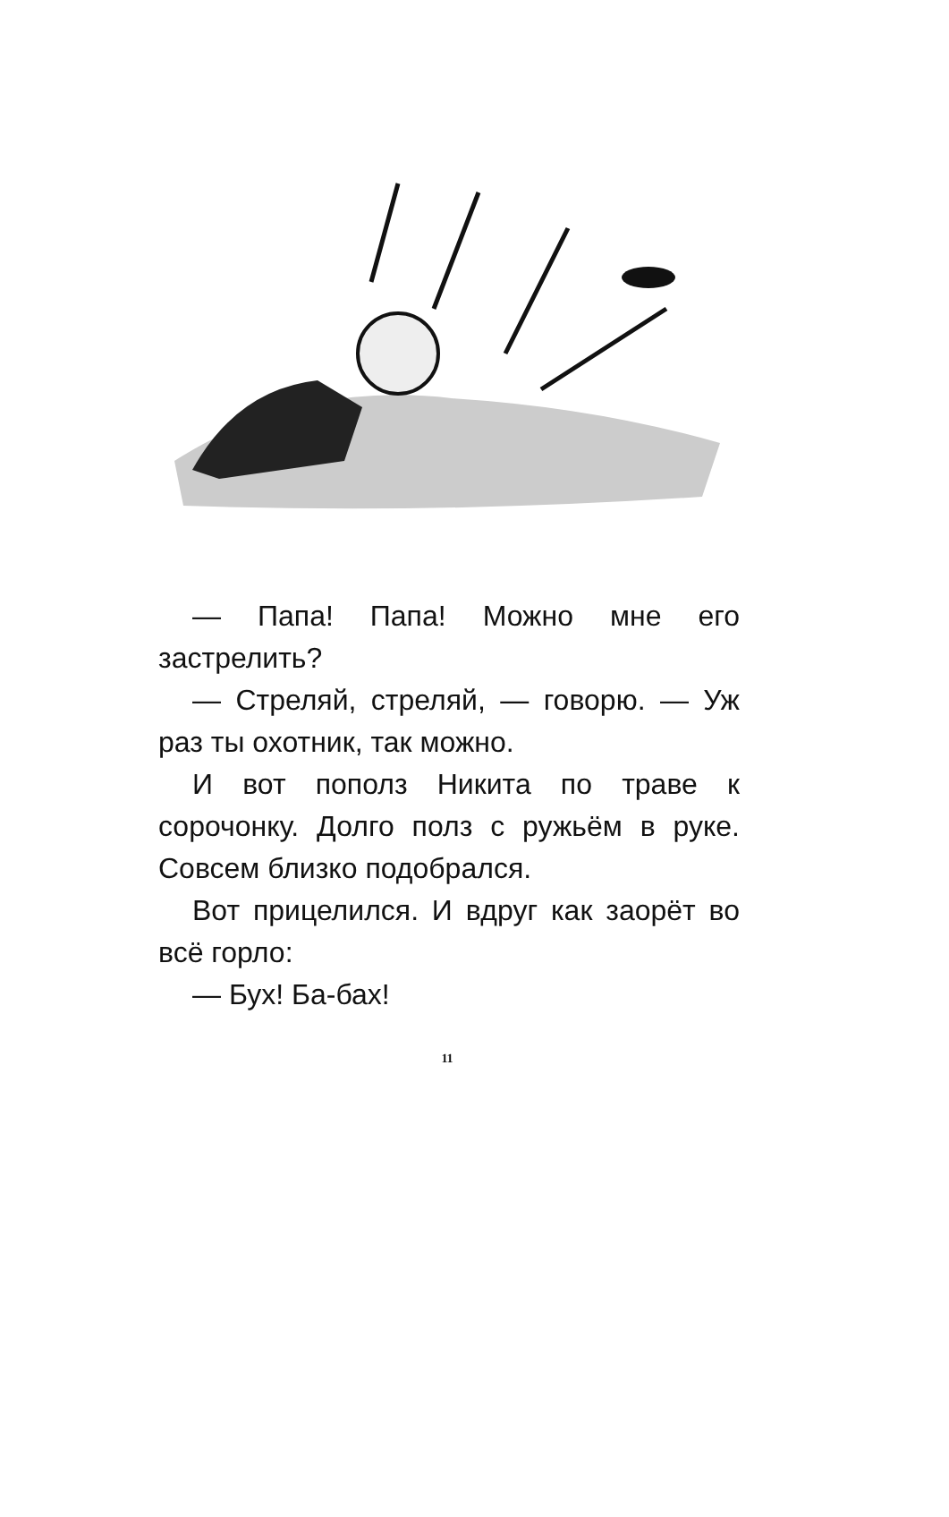— Папа! Папа! Можно мне его застрелить?
— Стреляй, стреляй, — говорю. — Уж раз ты охотник, так можно.
И вот пополз Никита по траве к сорочонку. Долго полз с ружьём в руке. Совсем близко подобрался.
Вот прицелился. И вдруг как заорёт во всё горло:
— Бух! Ба-бах!
11